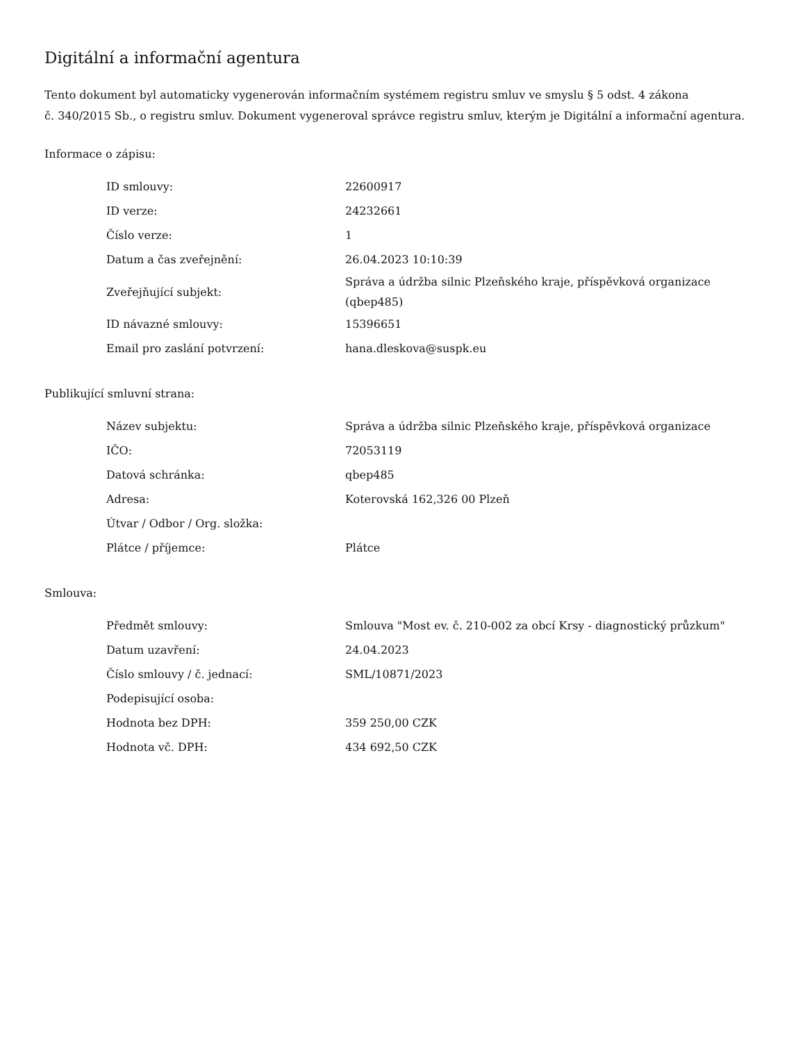Digitální a informační agentura
Tento dokument byl automaticky vygenerován informačním systémem registru smluv ve smyslu § 5 odst. 4 zákona
č. 340/2015 Sb., o registru smluv. Dokument vygeneroval správce registru smluv, kterým je Digitální a informační agentura.
Informace o zápisu:
| ID smlouvy: | 22600917 |
| ID verze: | 24232661 |
| Číslo verze: | 1 |
| Datum a čas zveřejnění: | 26.04.2023 10:10:39 |
| Zveřejňující subjekt: | Správa a údržba silnic Plzeňského kraje, příspěvková organizace (qbep485) |
| ID návazné smlouvy: | 15396651 |
| Email pro zaslání potvrzení: | hana.dleskova@suspk.eu |
Publikující smluvní strana:
| Název subjektu: | Správa a údržba silnic Plzeňského kraje, příspěvková organizace |
| IČO: | 72053119 |
| Datová schránka: | qbep485 |
| Adresa: | Koterovská 162,326 00 Plzeň |
| Útvar / Odbor / Org. složka: | |
| Plátce / příjemce: | Plátce |
Smlouva:
| Předmět smlouvy: | Smlouva "Most ev. č. 210-002 za obcí Krsy - diagnostický průzkum" |
| Datum uzavření: | 24.04.2023 |
| Číslo smlouvy / č. jednací: | SML/10871/2023 |
| Podepisující osoba: | |
| Hodnota bez DPH: | 359 250,00 CZK |
| Hodnota vč. DPH: | 434 692,50 CZK |